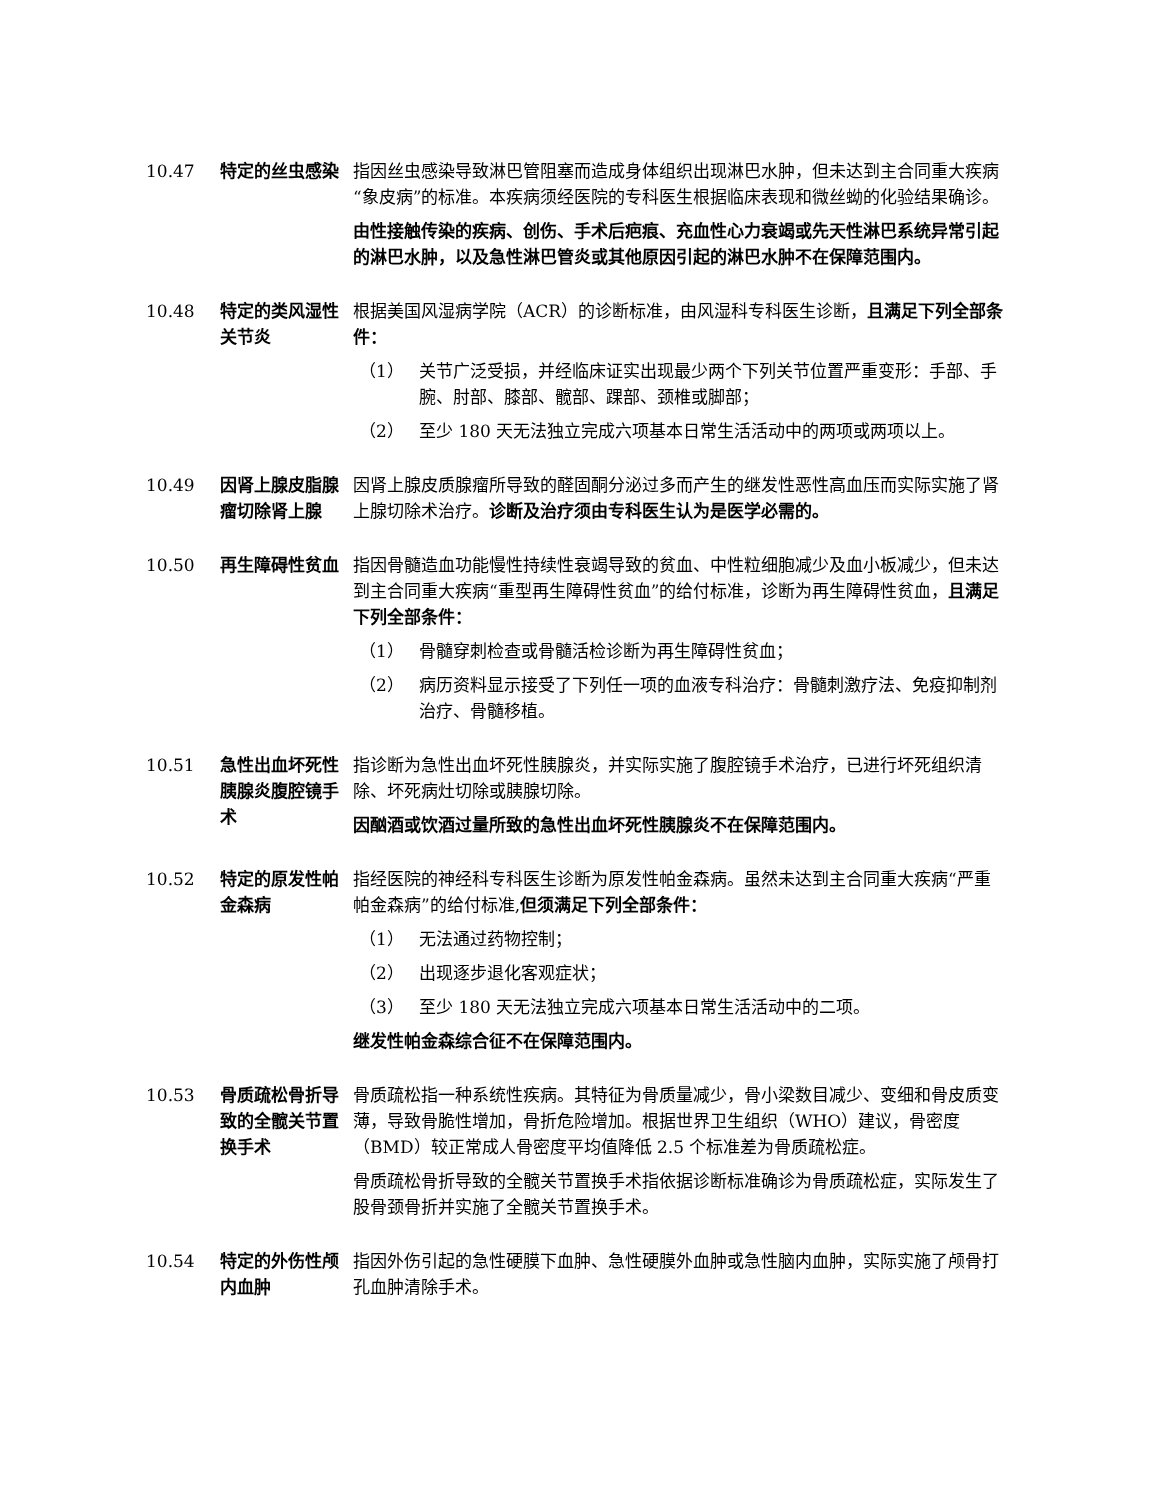10.47 特定的丝虫感染 指因丝虫感染导致淋巴管阻塞而造成身体组织出现淋巴水肿，但未达到主合同重大疾病“象皮病”的标准。本疾病须经医院的专科医生根据临床表现和微丝蚴的化验结果确诊。
由性接触传染的疾病、创伤、手术后疤痕、充血性心力衰竭或先天性淋巴系统异常引起的淋巴水肿，以及急性淋巴管炎或其他原因引起的淋巴水肿不在保障范围内。
10.48 特定的类风湿性关节炎
根据美国风湿病学院（ACR）的诊断标准，由风湿科专科医生诊断，且满足下列全部条件：
（1） 关节广泛受损，并经临床证实出现最少两个下列关节位置严重变形：手部、手腕、肘部、膝部、髋部、踝部、颈椎或脚部；
（2） 至少 180 天无法独立完成六项基本日常生活活动中的两项或两项以上。
10.49 因肾上腺皮脂腺瘤切除肾上腺
因肾上腺皮质腺瘤所导致的醛固酮分泌过多而产生的继发性恶性高血压而实际实施了肾上腺切除术治疗。诊断及治疗须由专科医生认为是医学必需的。
10.50 再生障碍性贫血 指因骨髓造血功能慢性持续性衰竭导致的贫血、中性粒细胞减少及血小板减少，但未达到主合同重大疾病“重型再生障碍性贫血”的给付标准，诊断为再生障碍性贫血，且满足下列全部条件：
（1） 骨髓穿刺检查或骨髓活检诊断为再生障碍性贫血；
（2） 病历资料显示接受了下列任一项的血液专科治疗：骨髓刺激疗法、免疫抑制剂治疗、骨髓移植。
10.51 急性出血坏死性胰腺炎腹腔镜手术
指诊断为急性出血坏死性胰腺炎，并实际实施了腹腔镜手术治疗，已进行坏死组织清除、坏死病灶切除或胰腺切除。
因酗酒或饮酒过量所致的急性出血坏死性胰腺炎不在保障范围内。
10.52 特定的原发性帕金森病
指经医院的神经科专科医生诊断为原发性帕金森病。虽然未达到主合同重大疾病“严重帕金森病”的给付标准,但须满足下列全部条件：
（1） 无法通过药物控制；
（2） 出现逐步退化客观症状；
（3） 至少 180 天无法独立完成六项基本日常生活活动中的二项。
继发性帕金森综合征不在保障范围内。
10.53 骨质疏松骨折导致的全髋关节置换手术
骨质疏松指一种系统性疾病。其特征为骨质量减少，骨小梁数目减少、变细和骨皮质变薄，导致骨脆性增加，骨折危险增加。根据世界卫生组织（WHO）建议，骨密度（BMD）较正常成人骨密度平均值降低 2.5 个标准差为骨质疏松症。
骨质疏松骨折导致的全髋关节置换手术指依据诊断标准确诊为骨质疏松症，实际发生了股骨颈骨折并实施了全髋关节置换手术。
10.54 特定的外伤性颅内血肿
指因外伤引起的急性硬膜下血肿、急性硬膜外血肿或急性脑内血肿，实际实施了颅骨打孔血肿清除手术。